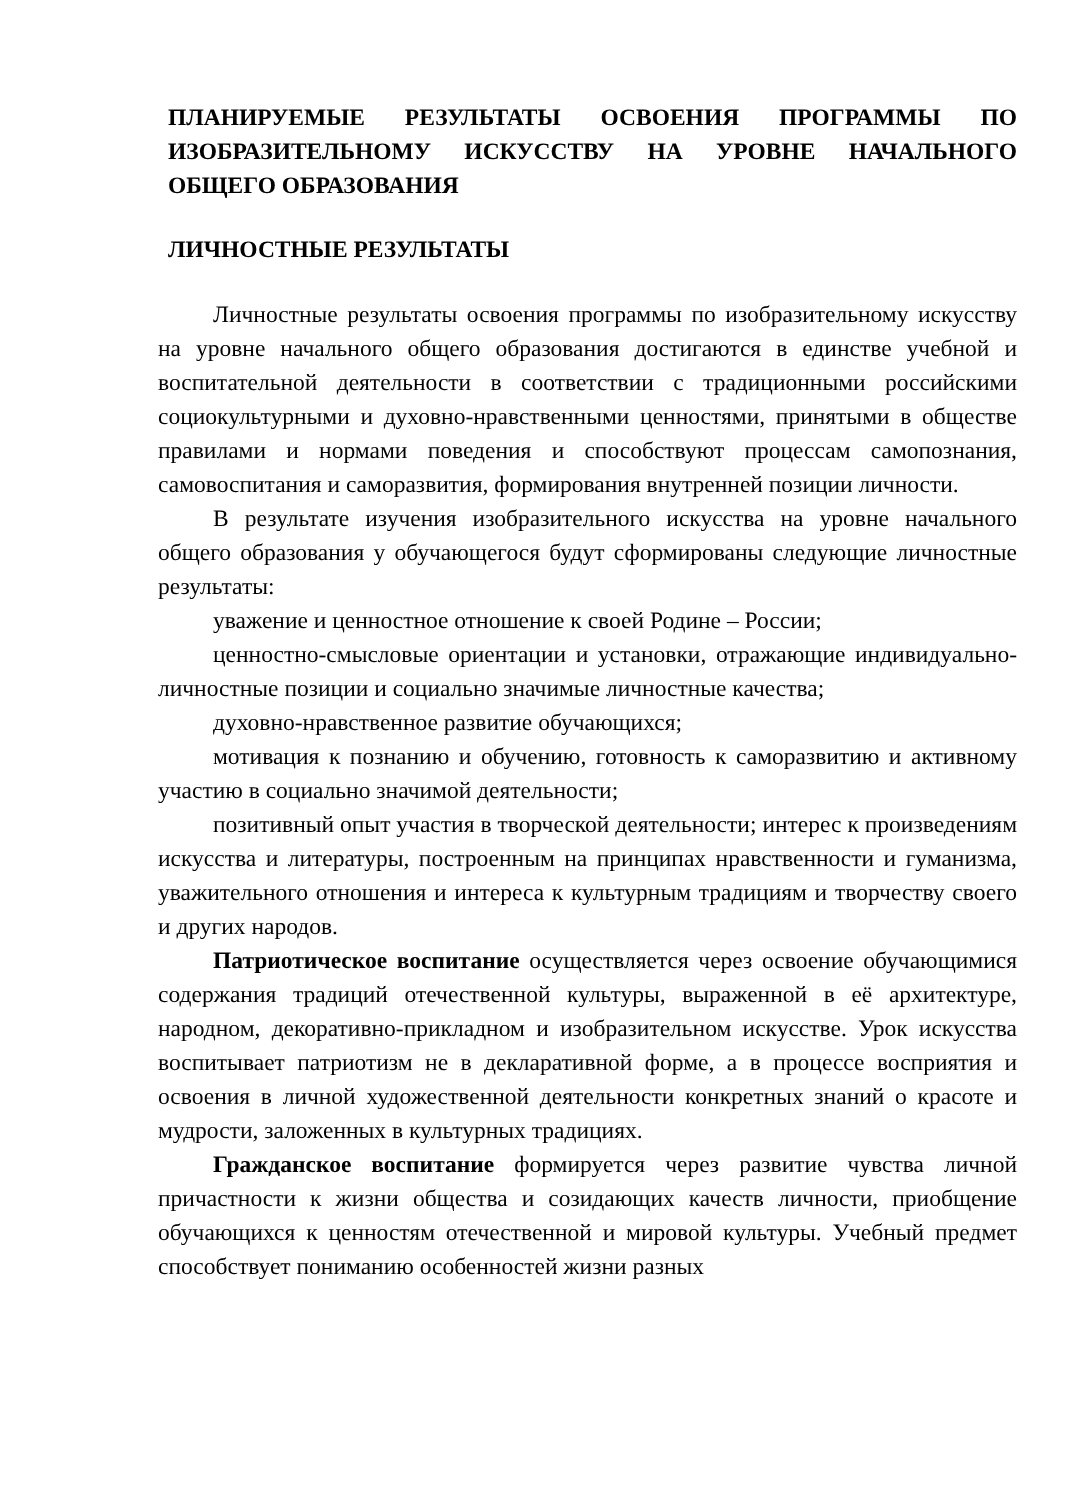ПЛАНИРУЕМЫЕ РЕЗУЛЬТАТЫ ОСВОЕНИЯ ПРОГРАММЫ ПО ИЗОБРАЗИТЕЛЬНОМУ ИСКУССТВУ НА УРОВНЕ НАЧАЛЬНОГО ОБЩЕГО ОБРАЗОВАНИЯ
ЛИЧНОСТНЫЕ РЕЗУЛЬТАТЫ
Личностные результаты освоения программы по изобразительному искусству на уровне начального общего образования достигаются в единстве учебной и воспитательной деятельности в соответствии с традиционными российскими социокультурными и духовно-нравственными ценностями, принятыми в обществе правилами и нормами поведения и способствуют процессам самопознания, самовоспитания и саморазвития, формирования внутренней позиции личности.
В результате изучения изобразительного искусства на уровне начального общего образования у обучающегося будут сформированы следующие личностные результаты:
уважение и ценностное отношение к своей Родине – России;
ценностно-смысловые ориентации и установки, отражающие индивидуально-личностные позиции и социально значимые личностные качества;
духовно-нравственное развитие обучающихся;
мотивация к познанию и обучению, готовность к саморазвитию и активному участию в социально значимой деятельности;
позитивный опыт участия в творческой деятельности; интерес к произведениям искусства и литературы, построенным на принципах нравственности и гуманизма, уважительного отношения и интереса к культурным традициям и творчеству своего и других народов.
Патриотическое воспитание осуществляется через освоение обучающимися содержания традиций отечественной культуры, выраженной в её архитектуре, народном, декоративно-прикладном и изобразительном искусстве. Урок искусства воспитывает патриотизм не в декларативной форме, а в процессе восприятия и освоения в личной художественной деятельности конкретных знаний о красоте и мудрости, заложенных в культурных традициях.
Гражданское воспитание формируется через развитие чувства личной причастности к жизни общества и созидающих качеств личности, приобщение обучающихся к ценностям отечественной и мировой культуры. Учебный предмет способствует пониманию особенностей жизни разных